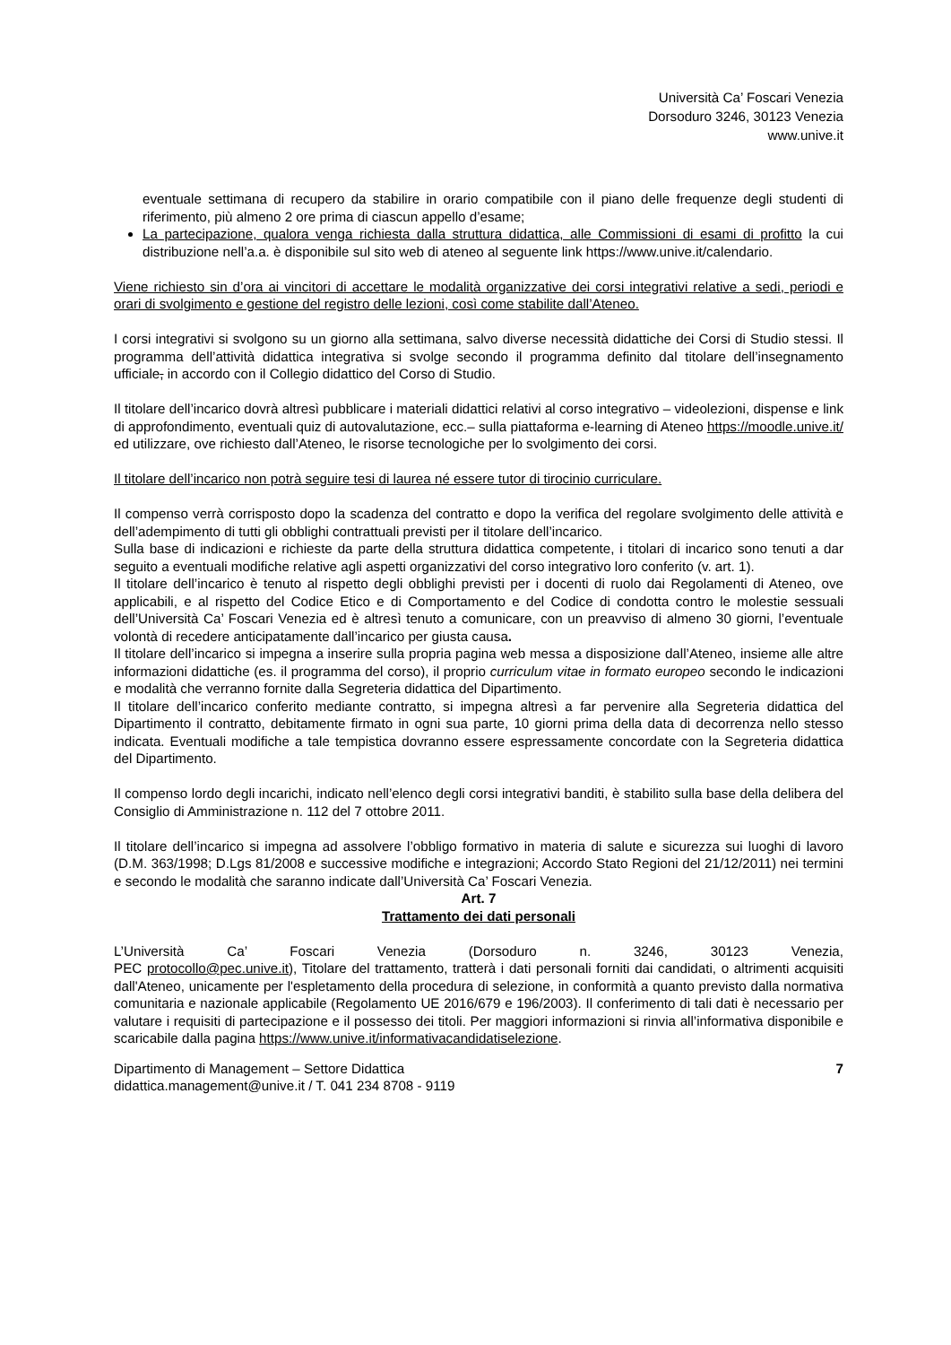Università Ca’ Foscari Venezia
Dorsoduro 3246, 30123 Venezia
www.unive.it
eventuale settimana di recupero da stabilire in orario compatibile con il piano delle frequenze degli studenti di riferimento, più almeno 2 ore prima di ciascun appello d’esame;
La partecipazione, qualora venga richiesta dalla struttura didattica, alle Commissioni di esami di profitto la cui distribuzione nell’a.a. è disponibile sul sito web di ateneo al seguente link https://www.unive.it/calendario.
Viene richiesto sin d’ora ai vincitori di accettare le modalità organizzative dei corsi integrativi relative a sedi, periodi e orari di svolgimento e gestione del registro delle lezioni, così come stabilite dall’Ateneo.
I corsi integrativi si svolgono su un giorno alla settimana, salvo diverse necessità didattiche dei Corsi di Studio stessi. Il programma dell’attività didattica integrativa si svolge secondo il programma definito dal titolare dell’insegnamento ufficiale, in accordo con il Collegio didattico del Corso di Studio.
Il titolare dell’incarico dovrà altresì pubblicare i materiali didattici relativi al corso integrativo – videolezioni, dispense e link di approfondimento, eventuali quiz di autovalutazione, ecc.– sulla piattaforma e-learning di Ateneo https://moodle.unive.it/ ed utilizzare, ove richiesto dall’Ateneo, le risorse tecnologiche per lo svolgimento dei corsi.
Il titolare dell’incarico non potrà seguire tesi di laurea né essere tutor di tirocinio curriculare.
Il compenso verrà corrisposto dopo la scadenza del contratto e dopo la verifica del regolare svolgimento delle attività e dell’adempimento di tutti gli obblighi contrattuali previsti per il titolare dell’incarico.
Sulla base di indicazioni e richieste da parte della struttura didattica competente, i titolari di incarico sono tenuti a dar seguito a eventuali modifiche relative agli aspetti organizzativi del corso integrativo loro conferito (v. art. 1).
Il titolare dell’incarico è tenuto al rispetto degli obblighi previsti per i docenti di ruolo dai Regolamenti di Ateneo, ove applicabili, e al rispetto del Codice Etico e di Comportamento e del Codice di condotta contro le molestie sessuali dell’Università Ca’ Foscari Venezia ed è altresì tenuto a comunicare, con un preavviso di almeno 30 giorni, l’eventuale volontà di recedere anticipatamente dall’incarico per giusta causa.
Il titolare dell’incarico si impegna a inserire sulla propria pagina web messa a disposizione dall’Ateneo, insieme alle altre informazioni didattiche (es. il programma del corso), il proprio curriculum vitae in formato europeo secondo le indicazioni e modalità che verranno fornite dalla Segreteria didattica del Dipartimento.
Il titolare dell’incarico conferito mediante contratto, si impegna altresì a far pervenire alla Segreteria didattica del Dipartimento il contratto, debitamente firmato in ogni sua parte, 10 giorni prima della data di decorrenza nello stesso indicata. Eventuali modifiche a tale tempistica dovranno essere espressamente concordate con la Segreteria didattica del Dipartimento.
Il compenso lordo degli incarichi, indicato nell’elenco degli corsi integrativi banditi, è stabilito sulla base della delibera del Consiglio di Amministrazione n. 112 del 7 ottobre 2011.
Il titolare dell’incarico si impegna ad assolvere l’obbligo formativo in materia di salute e sicurezza sui luoghi di lavoro (D.M. 363/1998; D.Lgs 81/2008 e successive modifiche e integrazioni; Accordo Stato Regioni del 21/12/2011) nei termini e secondo le modalità che saranno indicate dall’Università Ca’ Foscari Venezia.
Art. 7
Trattamento dei dati personali
L’Università Ca’ Foscari Venezia (Dorsoduro n. 3246, 30123 Venezia,
PEC protocollo@pec.unive.it), Titolare del trattamento, tratterà i dati personali forniti dai candidati, o altrimenti acquisiti dall'Ateneo, unicamente per l'espletamento della procedura di selezione, in conformità a quanto previsto dalla normativa comunitaria e nazionale applicabile (Regolamento UE 2016/679 e 196/2003). Il conferimento di tali dati è necessario per valutare i requisiti di partecipazione e il possesso dei titoli. Per maggiori informazioni si rinvia all’informativa disponibile e scaricabile dalla pagina https://www.unive.it/informativacandidatiselezione.
Dipartimento di Management – Settore Didattica
didattica.management@unive.it / T. 041 234 8708 - 9119
7